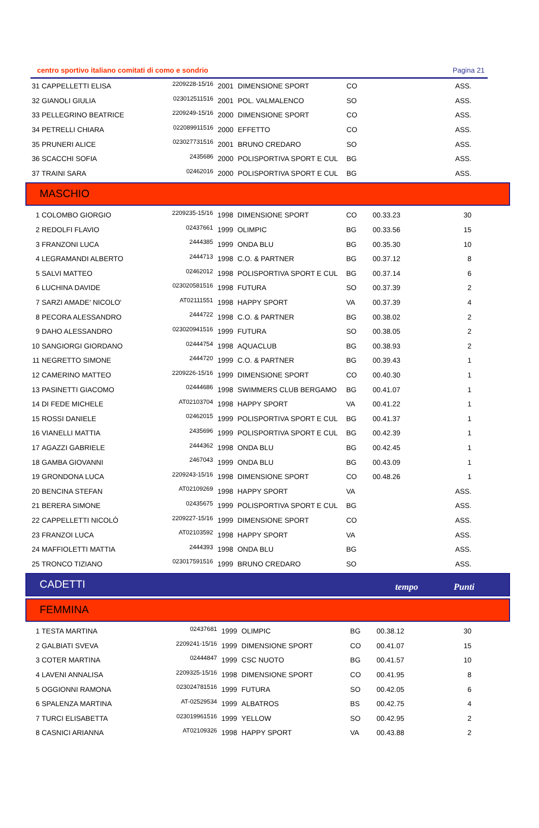centro sportivo italiano comitati di como e sondrio Pagina 21
| 31 | CAPPELLETTI ELISA | 2209228-15/16 | 2001 | DIMENSIONE SPORT | CO | | ASS. |
| 32 | GIANOLI GIULIA | 023012511516 | 2001 | POL. VALMALENCO | SO | | ASS. |
| 33 | PELLEGRINO BEATRICE | 2209249-15/16 | 2000 | DIMENSIONE SPORT | CO | | ASS. |
| 34 | PETRELLI CHIARA | 022089911516 | 2000 | EFFETTO | CO | | ASS. |
| 35 | PRUNERI ALICE | 023027731516 | 2001 | BRUNO CREDARO | SO | | ASS. |
| 36 | SCACCHI SOFIA | 2435686 | 2000 | POLISPORTIVA SPORT E CUL | BG | | ASS. |
| 37 | TRAINI SARA | 02462016 | 2000 | POLISPORTIVA SPORT E CUL | BG | | ASS. |
MASCHIO
| 1 | COLOMBO GIORGIO | 2209235-15/16 | 1998 | DIMENSIONE SPORT | CO | 00.33.23 | 30 |
| 2 | REDOLFI FLAVIO | 02437661 | 1999 | OLIMPIC | BG | 00.33.56 | 15 |
| 3 | FRANZONI LUCA | 2444385 | 1999 | ONDA BLU | BG | 00.35.30 | 10 |
| 4 | LEGRAMANDI ALBERTO | 2444713 | 1998 | C.O. & PARTNER | BG | 00.37.12 | 8 |
| 5 | SALVI MATTEO | 02462012 | 1998 | POLISPORTIVA SPORT E CUL | BG | 00.37.14 | 6 |
| 6 | LUCHINA DAVIDE | 023020581516 | 1998 | FUTURA | SO | 00.37.39 | 2 |
| 7 | SARZI AMADE' NICOLO' | AT02111551 | 1998 | HAPPY SPORT | VA | 00.37.39 | 4 |
| 8 | PECORA ALESSANDRO | 2444722 | 1998 | C.O. & PARTNER | BG | 00.38.02 | 2 |
| 9 | DAHO ALESSANDRO | 023020941516 | 1999 | FUTURA | SO | 00.38.05 | 2 |
| 10 | SANGIORGI GIORDANO | 02444754 | 1998 | AQUACLUB | BG | 00.38.93 | 2 |
| 11 | NEGRETTO SIMONE | 2444720 | 1999 | C.O. & PARTNER | BG | 00.39.43 | 1 |
| 12 | CAMERINO MATTEO | 2209226-15/16 | 1999 | DIMENSIONE SPORT | CO | 00.40.30 | 1 |
| 13 | PASINETTI GIACOMO | 02444686 | 1998 | SWIMMERS CLUB BERGAMO | BG | 00.41.07 | 1 |
| 14 | DI FEDE MICHELE | AT02103704 | 1998 | HAPPY SPORT | VA | 00.41.22 | 1 |
| 15 | ROSSI DANIELE | 02462015 | 1999 | POLISPORTIVA SPORT E CUL | BG | 00.41.37 | 1 |
| 16 | VIANELLI MATTIA | 2435696 | 1999 | POLISPORTIVA SPORT E CUL | BG | 00.42.39 | 1 |
| 17 | AGAZZI GABRIELE | 2444362 | 1998 | ONDA BLU | BG | 00.42.45 | 1 |
| 18 | GAMBA GIOVANNI | 2467043 | 1999 | ONDA BLU | BG | 00.43.09 | 1 |
| 19 | GRONDONA LUCA | 2209243-15/16 | 1998 | DIMENSIONE SPORT | CO | 00.48.26 | 1 |
| 20 | BENCINA STEFAN | AT02109269 | 1998 | HAPPY SPORT | VA | | ASS. |
| 21 | BERERA SIMONE | 02435675 | 1999 | POLISPORTIVA SPORT E CUL | BG | | ASS. |
| 22 | CAPPELLETTI NICOLÒ | 2209227-15/16 | 1999 | DIMENSIONE SPORT | CO | | ASS. |
| 23 | FRANZOI LUCA | AT02103592 | 1998 | HAPPY SPORT | VA | | ASS. |
| 24 | MAFFIOLETTI MATTIA | 2444393 | 1998 | ONDA BLU | BG | | ASS. |
| 25 | TRONCO TIZIANO | 023017591516 | 1999 | BRUNO CREDARO | SO | | ASS. |
CADETTI tempo Punti
FEMMINA
| 1 | TESTA MARTINA | 02437681 | 1999 | OLIMPIC | BG | 00.38.12 | 30 |
| 2 | GALBIATI SVEVA | 2209241-15/16 | 1999 | DIMENSIONE SPORT | CO | 00.41.07 | 15 |
| 3 | COTER MARTINA | 02444847 | 1999 | CSC NUOTO | BG | 00.41.57 | 10 |
| 4 | LAVENI ANNALISA | 2209325-15/16 | 1998 | DIMENSIONE SPORT | CO | 00.41.95 | 8 |
| 5 | OGGIONNI RAMONA | 023024781516 | 1999 | FUTURA | SO | 00.42.05 | 6 |
| 6 | SPALENZA MARTINA | AT-02529534 | 1999 | ALBATROS | BS | 00.42.75 | 4 |
| 7 | TURCI ELISABETTA | 023019961516 | 1999 | YELLOW | SO | 00.42.95 | 2 |
| 8 | CASNICI ARIANNA | AT02109326 | 1998 | HAPPY SPORT | VA | 00.43.88 | 2 |